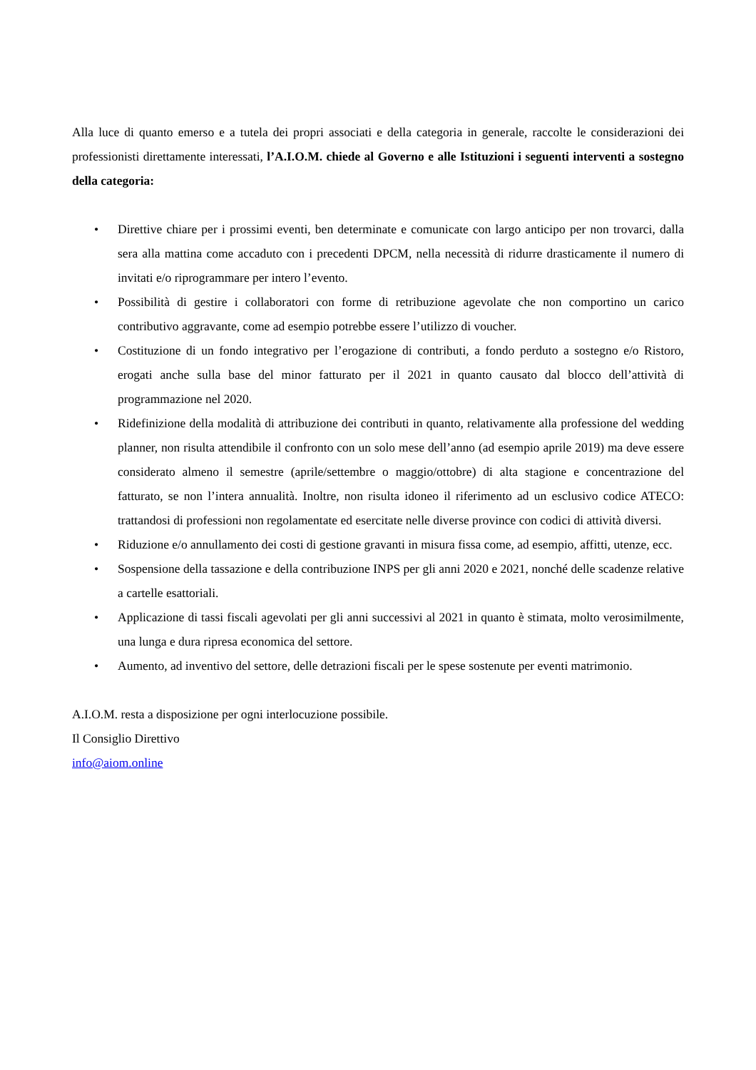Alla luce di quanto emerso e a tutela dei propri associati e della categoria in generale, raccolte le considerazioni dei professionisti direttamente interessati, l’A.I.O.M. chiede al Governo e alle Istituzioni i seguenti interventi a sostegno della categoria:
• Direttive chiare per i prossimi eventi, ben determinate e comunicate con largo anticipo per non trovarci, dalla sera alla mattina come accaduto con i precedenti DPCM, nella necessità di ridurre drasticamente il numero di invitati e/o riprogrammare per intero l’evento.
• Possibilità di gestire i collaboratori con forme di retribuzione agevolate che non comportino un carico contributivo aggravante, come ad esempio potrebbe essere l’utilizzo di voucher.
• Costituzione di un fondo integrativo per l’erogazione di contributi, a fondo perduto a sostegno e/o Ristoro, erogati anche sulla base del minor fatturato per il 2021 in quanto causato dal blocco dell’attività di programmazione nel 2020.
• Ridefinizione della modalità di attribuzione dei contributi in quanto, relativamente alla professione del wedding planner, non risulta attendibile il confronto con un solo mese dell’anno (ad esempio aprile 2019) ma deve essere considerato almeno il semestre (aprile/settembre o maggio/ottobre) di alta stagione e concentrazione del fatturato, se non l’intera annualità. Inoltre, non risulta idoneo il riferimento ad un esclusivo codice ATECO: trattandosi di professioni non regolamentate ed esercitate nelle diverse province con codici di attività diversi.
• Riduzione e/o annullamento dei costi di gestione gravanti in misura fissa come, ad esempio, affitti, utenze, ecc.
• Sospensione della tassazione e della contribuzione INPS per gli anni 2020 e 2021, nonché delle scadenze relative a cartelle esattoriali.
• Applicazione di tassi fiscali agevolati per gli anni successivi al 2021 in quanto è stimata, molto verosimilmente, una lunga e dura ripresa economica del settore.
• Aumento, ad inventivo del settore, delle detrazioni fiscali per le spese sostenute per eventi matrimonio.
A.I.O.M. resta a disposizione per ogni interlocuzione possibile.
Il Consiglio Direttivo
info@aiom.online